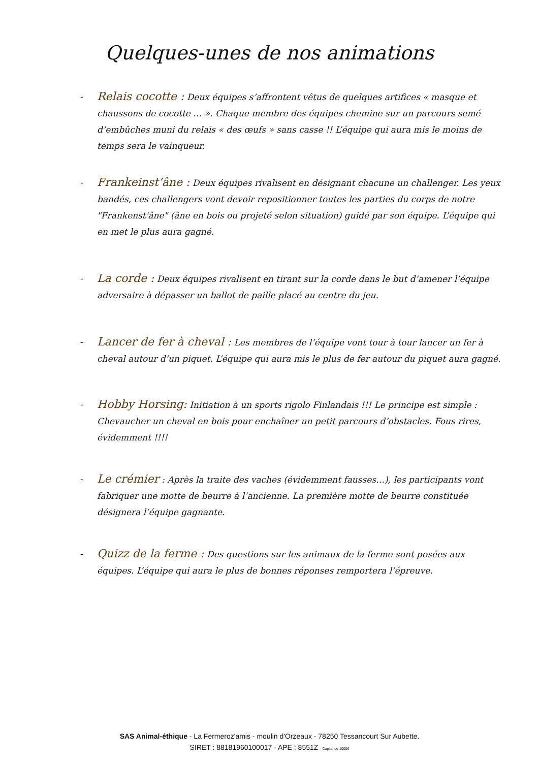Quelques-unes de nos animations
-
Relais cocotte : Deux équipes s’affrontent vêtus de quelques artifices « masque et chaussons de cocotte … ». Chaque membre des équipes chemine sur un parcours semé d’embûches muni du relais « des œufs » sans casse !! L’équipe qui aura mis le moins de temps sera le vainqueur.
-
Frankeinst’âne : Deux équipes rivalisent en désignant chacune un challenger. Les yeux bandés, ces challengers vont devoir repositionner toutes les parties du corps de notre "Frankenst'âne" (âne en bois ou projeté selon situation) guidé par son équipe. L’équipe qui en met le plus aura gagné.
-
La corde : Deux équipes rivalisent en tirant sur la corde dans le but d’amener l’équipe adversaire à dépasser un ballot de paille placé au centre du jeu.
-
Lancer de fer à cheval : Les membres de l’équipe vont tour à tour lancer un fer à cheval autour d’un piquet. L’équipe qui aura mis le plus de fer autour du piquet aura gagné.
-
Hobby Horsing: Initiation à un sports rigolo Finlandais !!! Le principe est simple : Chevaucher un cheval en bois pour enchaîner un petit parcours d’obstacles. Fous rires, évidemment !!!!
-
Le crémier : Après la traite des vaches (évidemment fausses…), les participants vont fabriquer une motte de beurre à l’ancienne. La première motte de beurre constituée désignera l’équipe gagnante.
-
Quizz de la ferme : Des questions sur les animaux de la ferme sont posées aux équipes. L’équipe qui aura le plus de bonnes réponses remportera l’épreuve.
SAS Animal-éthique - La Fermeroz'amis - moulin d'Orzeaux - 78250 Tessancourt Sur Aubette.
SIRET : 88181960100017 - APE : 8551Z - Capital de 1000€